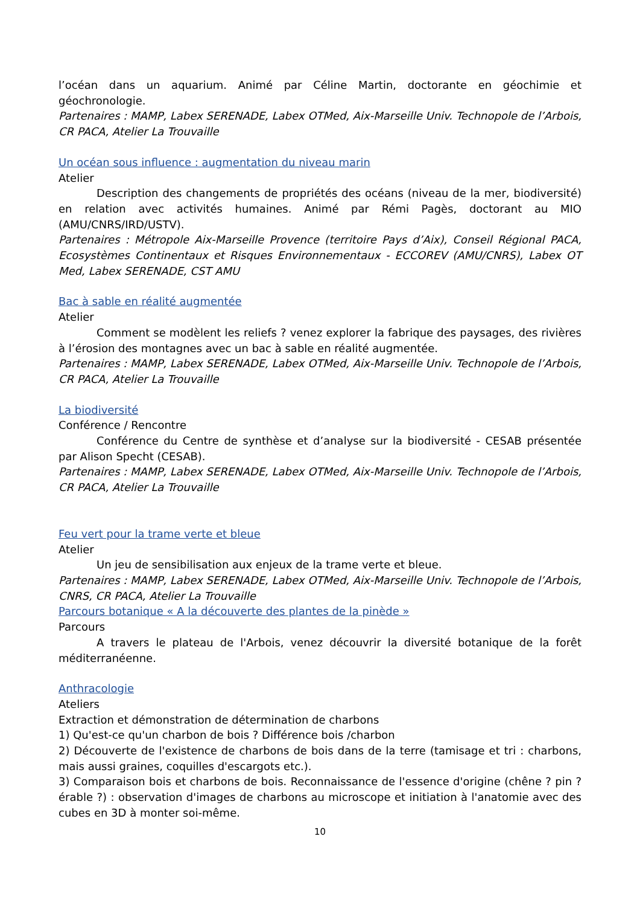l’océan dans un aquarium. Animé par Céline Martin, doctorante en géochimie et géochronologie.
Partenaires : MAMP, Labex SERENADE, Labex OTMed, Aix-Marseille Univ. Technopole de l’Arbois, CR PACA, Atelier La Trouvaille
Un océan sous influence : augmentation du niveau marin
Atelier
Description des changements de propriétés des océans (niveau de la mer, biodiversité) en relation avec activités humaines. Animé par Rémi Pagès, doctorant au MIO (AMU/CNRS/IRD/USTV).
Partenaires : Métropole Aix-Marseille Provence (territoire Pays d’Aix), Conseil Régional PACA, Ecosystèmes Continentaux et Risques Environnementaux - ECCOREV (AMU/CNRS), Labex OT Med, Labex SERENADE, CST AMU
Bac à sable en réalité augmentée
Atelier
Comment se modèlent les reliefs ? venez explorer la fabrique des paysages, des rivières à l’érosion des montagnes avec un bac à sable en réalité augmentée.
Partenaires : MAMP, Labex SERENADE, Labex OTMed, Aix-Marseille Univ. Technopole de l’Arbois, CR PACA, Atelier La Trouvaille
La biodiversité
Conférence / Rencontre
Conférence du Centre de synthèse et d’analyse sur la biodiversité - CESAB présentée par Alison Specht (CESAB).
Partenaires : MAMP, Labex SERENADE, Labex OTMed, Aix-Marseille Univ. Technopole de l’Arbois, CR PACA, Atelier La Trouvaille
Feu vert pour la trame verte et bleue
Atelier
Un jeu de sensibilisation aux enjeux de la trame verte et bleue.
Partenaires : MAMP, Labex SERENADE, Labex OTMed, Aix-Marseille Univ. Technopole de l’Arbois, CNRS, CR PACA, Atelier La Trouvaille
Parcours botanique « A la découverte des plantes de la pinède »
Parcours
A travers le plateau de l'Arbois, venez découvrir la diversité botanique de la forêt méditerranéenne.
Anthracologie
Ateliers
Extraction et démonstration de détermination de charbons
1) Qu'est-ce qu'un charbon de bois ? Différence bois /charbon
2) Découverte de l'existence de charbons de bois dans de la terre (tamisage et tri : charbons, mais aussi graines, coquilles d'escargots etc.).
3) Comparaison bois et charbons de bois. Reconnaissance de l'essence d'origine (chêne ? pin ? érable ?) : observation d'images de charbons au microscope et initiation à l'anatomie avec des cubes en 3D à monter soi-même.
10